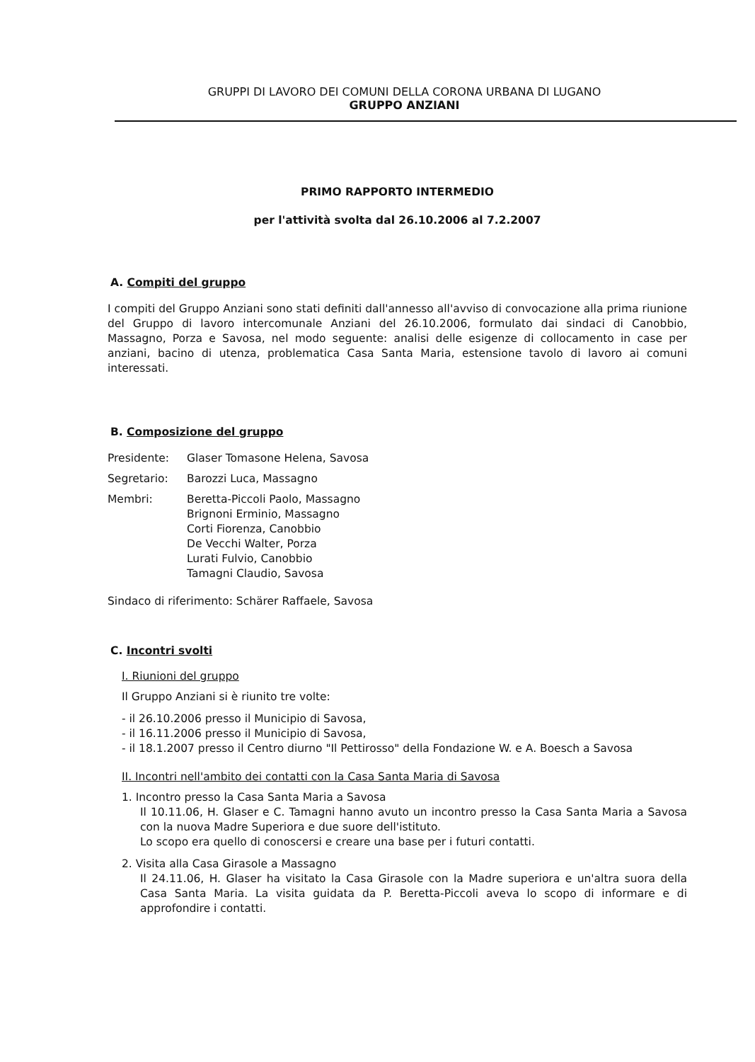GRUPPI DI LAVORO DEI COMUNI DELLA CORONA URBANA DI LUGANO
GRUPPO ANZIANI
PRIMO RAPPORTO INTERMEDIO
per l'attività svolta dal 26.10.2006 al 7.2.2007
A. Compiti del gruppo
I compiti del Gruppo Anziani sono stati definiti dall'annesso all'avviso di convocazione alla prima riunione del Gruppo di lavoro intercomunale Anziani del 26.10.2006, formulato dai sindaci di Canobbio, Massagno, Porza e Savosa, nel modo seguente: analisi delle esigenze di collocamento in case per anziani, bacino di utenza, problematica Casa Santa Maria, estensione tavolo di lavoro ai comuni interessati.
B. Composizione del gruppo
Presidente: Glaser Tomasone Helena, Savosa
Segretario: Barozzi Luca, Massagno
Membri: Beretta-Piccoli Paolo, Massagno
Brignoni Erminio, Massagno
Corti Fiorenza, Canobbio
De Vecchi Walter, Porza
Lurati Fulvio, Canobbio
Tamagni Claudio, Savosa
Sindaco di riferimento: Schärer Raffaele, Savosa
C. Incontri svolti
I. Riunioni del gruppo
Il Gruppo Anziani si è riunito tre volte:
- il 26.10.2006 presso il Municipio di Savosa,
- il 16.11.2006 presso il Municipio di Savosa,
- il 18.1.2007 presso il Centro diurno "Il Pettirosso" della Fondazione W. e A. Boesch a Savosa
II. Incontri nell'ambito dei contatti con la Casa Santa Maria di Savosa
1. Incontro presso la Casa Santa Maria a Savosa
Il 10.11.06, H. Glaser e C. Tamagni hanno avuto un incontro presso la Casa Santa Maria a Savosa con la nuova Madre Superiora e due suore dell'istituto.
Lo scopo era quello di conoscersi e creare una base per i futuri contatti.
2. Visita alla Casa Girasole a Massagno
Il 24.11.06, H. Glaser ha visitato la Casa Girasole con la Madre superiora e un'altra suora della Casa Santa Maria. La visita guidata da P. Beretta-Piccoli aveva lo scopo di informare e di approfondire i contatti.